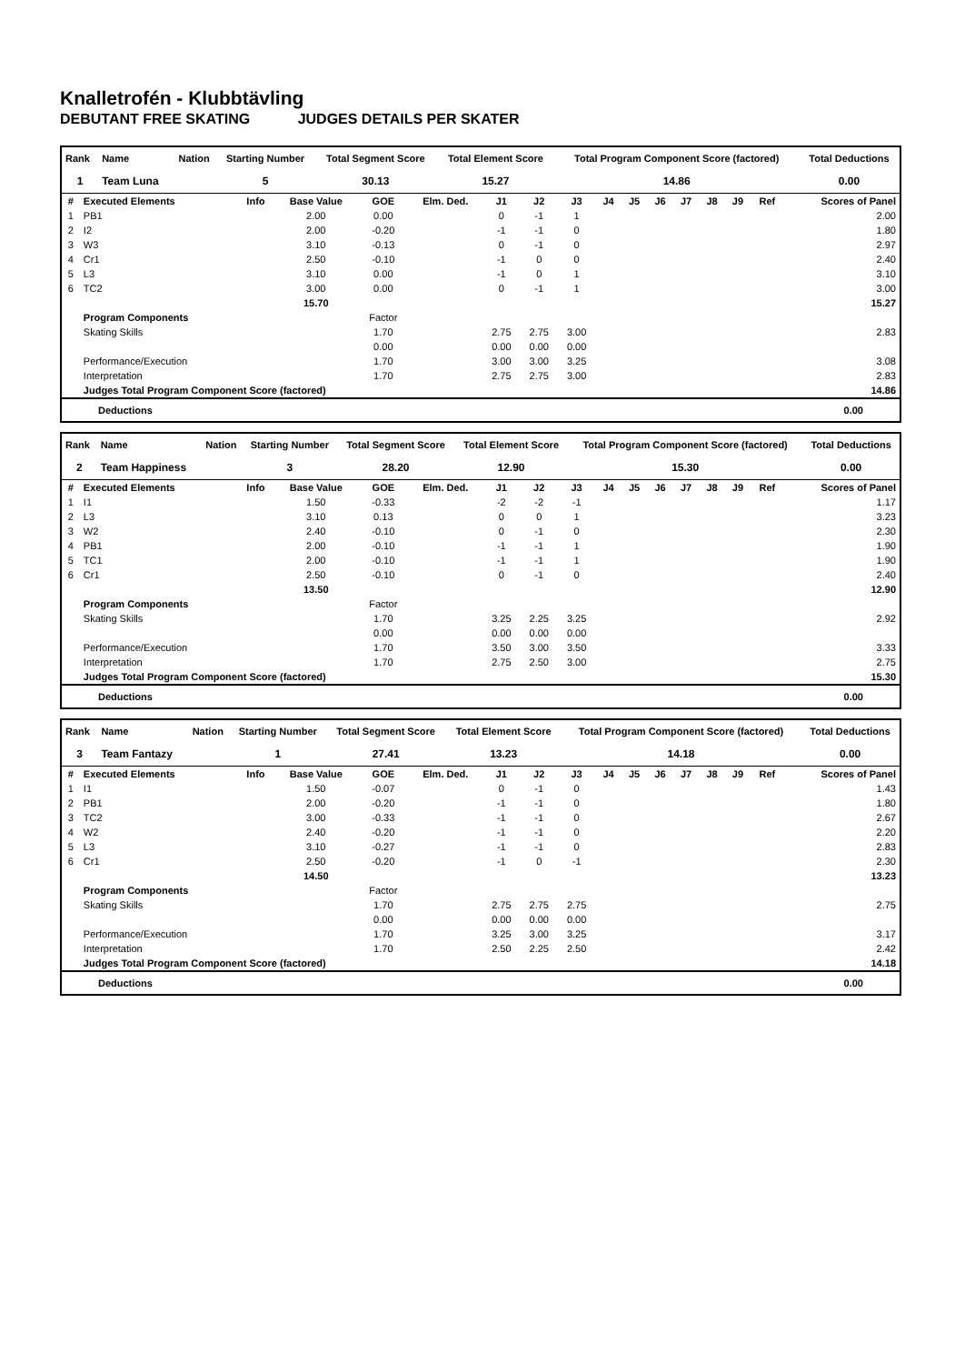Knalletrofén - Klubbtävling
DEBUTANT FREE SKATING JUDGES DETAILS PER SKATER
| Rank | Name | Nation | Starting Number | Total Segment Score | Total Element Score | Total Program Component Score (factored) | Total Deductions |
| --- | --- | --- | --- | --- | --- | --- | --- |
| 1 | Team Luna | | 5 | 30.13 | 15.27 | 14.86 | 0.00 |
| # | Executed Elements | Info | Base Value | GOE | Elm. Ded. | J1 | J2 | J3 | J4 | J5 | J6 | J7 | J8 | J9 | Ref | Scores of Panel |
| --- | --- | --- | --- | --- | --- | --- | --- | --- | --- | --- | --- | --- | --- | --- | --- | --- |
| 1 | PB1 | | 2.00 | 0.00 | | 0 | -1 | 1 | | | | | | | | 2.00 |
| 2 | I2 | | 2.00 | -0.20 | | -1 | -1 | 0 | | | | | | | | 1.80 |
| 3 | W3 | | 3.10 | -0.13 | | 0 | -1 | 0 | | | | | | | | 2.97 |
| 4 | Cr1 | | 2.50 | -0.10 | | -1 | 0 | 0 | | | | | | | | 2.40 |
| 5 | L3 | | 3.10 | 0.00 | | -1 | 0 | 1 | | | | | | | | 3.10 |
| 6 | TC2 | | 3.00 | 0.00 | | 0 | -1 | 1 | | | | | | | | 3.00 |
| | | | 15.70 | | | | | | | | | | | | | 15.27 |
| | Program Components | | | Factor | | | | | | | | | | | | |
| | Skating Skills | | | 1.70 | | 2.75 | 2.75 | 3.00 | | | | | | | | 2.83 |
| | | | | 0.00 | | 0.00 | 0.00 | 0.00 | | | | | | | | |
| | Performance/Execution | | | 1.70 | | 3.00 | 3.00 | 3.25 | | | | | | | | 3.08 |
| | Interpretation | | | 1.70 | | 2.75 | 2.75 | 3.00 | | | | | | | | 2.83 |
| | Judges Total Program Component Score (factored) | | | | | | | | | | | | | | | 14.86 |
Deductions 0.00
| Rank | Name | Nation | Starting Number | Total Segment Score | Total Element Score | Total Program Component Score (factored) | Total Deductions |
| --- | --- | --- | --- | --- | --- | --- | --- |
| 2 | Team Happiness | | 3 | 28.20 | 12.90 | 15.30 | 0.00 |
| # | Executed Elements | Info | Base Value | GOE | Elm. Ded. | J1 | J2 | J3 | J4 | J5 | J6 | J7 | J8 | J9 | Ref | Scores of Panel |
| --- | --- | --- | --- | --- | --- | --- | --- | --- | --- | --- | --- | --- | --- | --- | --- | --- |
| 1 | I1 | | 1.50 | -0.33 | | -2 | -2 | -1 | | | | | | | | 1.17 |
| 2 | L3 | | 3.10 | 0.13 | | 0 | 0 | 1 | | | | | | | | 3.23 |
| 3 | W2 | | 2.40 | -0.10 | | 0 | -1 | 0 | | | | | | | | 2.30 |
| 4 | PB1 | | 2.00 | -0.10 | | -1 | -1 | 1 | | | | | | | | 1.90 |
| 5 | TC1 | | 2.00 | -0.10 | | -1 | -1 | 1 | | | | | | | | 1.90 |
| 6 | Cr1 | | 2.50 | -0.10 | | 0 | -1 | 0 | | | | | | | | 2.40 |
| | | | 13.50 | | | | | | | | | | | | | 12.90 |
| | Program Components | | | Factor | | | | | | | | | | | | |
| | Skating Skills | | | 1.70 | | 3.25 | 2.25 | 3.25 | | | | | | | | 2.92 |
| | | | | 0.00 | | 0.00 | 0.00 | 0.00 | | | | | | | | |
| | Performance/Execution | | | 1.70 | | 3.50 | 3.00 | 3.50 | | | | | | | | 3.33 |
| | Interpretation | | | 1.70 | | 2.75 | 2.50 | 3.00 | | | | | | | | 2.75 |
| | Judges Total Program Component Score (factored) | | | | | | | | | | | | | | | 15.30 |
Deductions 0.00
| Rank | Name | Nation | Starting Number | Total Segment Score | Total Element Score | Total Program Component Score (factored) | Total Deductions |
| --- | --- | --- | --- | --- | --- | --- | --- |
| 3 | Team Fantazy | | 1 | 27.41 | 13.23 | 14.18 | 0.00 |
| # | Executed Elements | Info | Base Value | GOE | Elm. Ded. | J1 | J2 | J3 | J4 | J5 | J6 | J7 | J8 | J9 | Ref | Scores of Panel |
| --- | --- | --- | --- | --- | --- | --- | --- | --- | --- | --- | --- | --- | --- | --- | --- | --- |
| 1 | I1 | | 1.50 | -0.07 | | 0 | -1 | 0 | | | | | | | | 1.43 |
| 2 | PB1 | | 2.00 | -0.20 | | -1 | -1 | 0 | | | | | | | | 1.80 |
| 3 | TC2 | | 3.00 | -0.33 | | -1 | -1 | 0 | | | | | | | | 2.67 |
| 4 | W2 | | 2.40 | -0.20 | | -1 | -1 | 0 | | | | | | | | 2.20 |
| 5 | L3 | | 3.10 | -0.27 | | -1 | -1 | 0 | | | | | | | | 2.83 |
| 6 | Cr1 | | 2.50 | -0.20 | | -1 | 0 | -1 | | | | | | | | 2.30 |
| | | | 14.50 | | | | | | | | | | | | | 13.23 |
| | Program Components | | | Factor | | | | | | | | | | | | |
| | Skating Skills | | | 1.70 | | 2.75 | 2.75 | 2.75 | | | | | | | | 2.75 |
| | | | | 0.00 | | 0.00 | 0.00 | 0.00 | | | | | | | | |
| | Performance/Execution | | | 1.70 | | 3.25 | 3.00 | 3.25 | | | | | | | | 3.17 |
| | Interpretation | | | 1.70 | | 2.50 | 2.25 | 2.50 | | | | | | | | 2.42 |
| | Judges Total Program Component Score (factored) | | | | | | | | | | | | | | | 14.18 |
Deductions 0.00